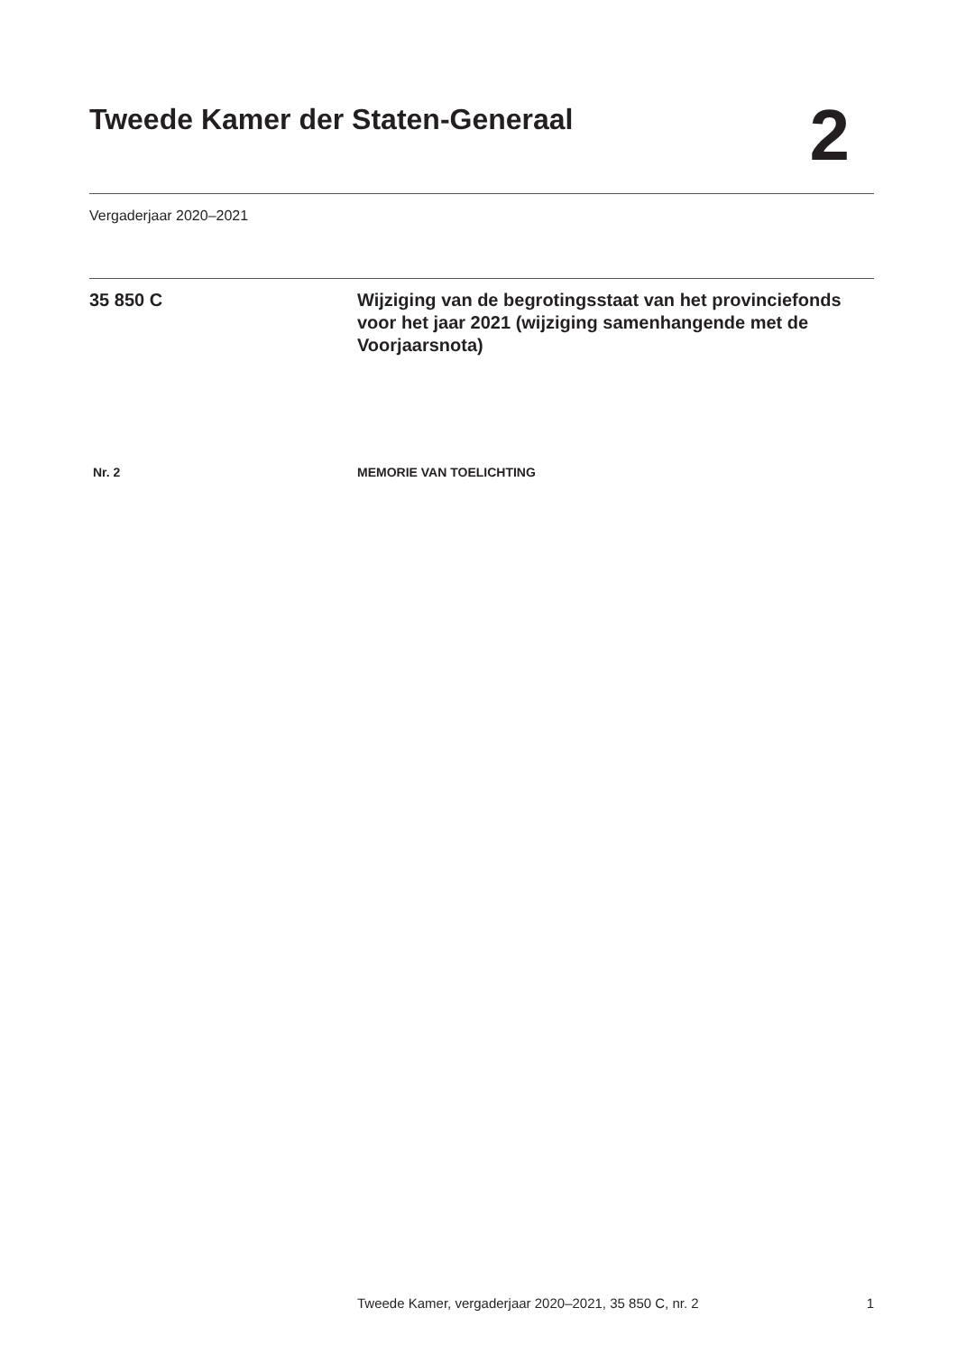Tweede Kamer der Staten-Generaal
2
Vergaderjaar 2020–2021
35 850 C Wijziging van de begrotingsstaat van het provinciefonds voor het jaar 2021 (wijziging samenhangende met de Voorjaarsnota)
Nr. 2 MEMORIE VAN TOELICHTING
Tweede Kamer, vergaderjaar 2020–2021, 35 850 C, nr. 2 1